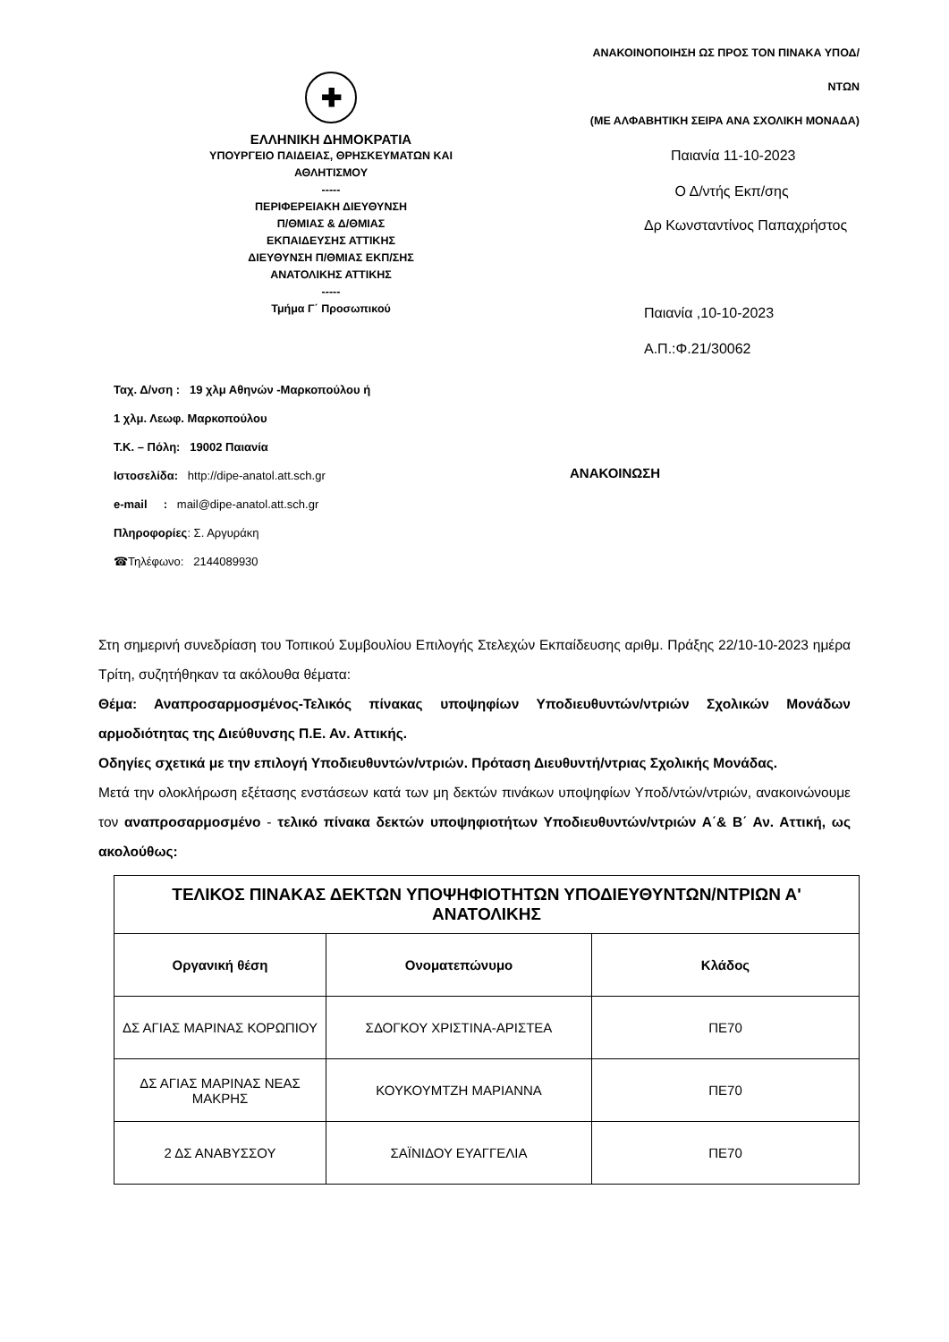✚
ΕΛΛΗΝΙΚΗ ΔΗΜΟΚΡΑΤΙΑ
ΥΠΟΥΡΓΕΙΟ ΠΑΙΔΕΙΑΣ, ΘΡΗΣΚΕΥΜΑΤΩΝ ΚΑΙ
ΑΘΛΗΤΙΣΜΟΥ
-----
ΠΕΡΙΦΕΡΕΙΑΚΗ ΔΙΕΥΘΥΝΣΗ
Π/ΘΜΙΑΣ & Δ/ΘΜΙΑΣ
ΕΚΠΑΙΔΕΥΣΗΣ ΑΤΤΙΚΗΣ
ΔΙΕΥΘΥΝΣΗ Π/ΘΜΙΑΣ ΕΚΠ/ΣΗΣ
ΑΝΑΤΟΛΙΚΗΣ ΑΤΤΙΚΗΣ
-----
Τμήμα Γ΄ Προσωπικού
ΑΝΑΚΟΙΝΟΠΟΙΗΣΗ ΩΣ ΠΡΟΣ ΤΟΝ ΠΙΝΑΚΑ ΥΠΟΔ/ΝΤΩΝ
(ΜΕ ΑΛΦΑΒΗΤΙΚΗ ΣΕΙΡΑ ΑΝΑ ΣΧΟΛΙΚΗ ΜΟΝΑΔΑ)
Παιανία 11-10-2023
Ο Δ/ντής Εκπ/σης
Δρ Κωνσταντίνος Παπαχρήστος
Παιανία ,10-10-2023
Α.Π.:Φ.21/30062
Ταχ. Δ/νση : 19 χλμ Αθηνών -Μαρκοπούλου ή
1 χλμ. Λεωφ. Μαρκοπούλου
Τ.Κ. – Πόλη: 19002 Παιανία
Ιστοσελίδα: http://dipe-anatol.att.sch.gr
e-mail : mail@dipe-anatol.att.sch.gr
Πληροφορίες: Σ. Αργυράκη
☎Τηλέφωνο: 2144089930
ΑΝΑΚΟΙΝΩΣΗ
Στη σημερινή συνεδρίαση του Τοπικού Συμβουλίου Επιλογής Στελεχών Εκπαίδευσης αριθμ. Πράξης 22/10-10-2023 ημέρα Τρίτη, συζητήθηκαν τα ακόλουθα θέματα:
Θέμα: Αναπροσαρμοσμένος-Τελικός πίνακας υποψηφίων Υποδιευθυντών/ντριών Σχολικών Μονάδων αρμοδιότητας της Διεύθυνσης Π.Ε. Αν. Αττικής.
Οδηγίες σχετικά με την επιλογή Υποδιευθυντών/ντριών. Πρόταση Διευθυντή/ντριας Σχολικής Μονάδας.
Μετά την ολοκλήρωση εξέτασης ενστάσεων κατά των μη δεκτών πινάκων υποψηφίων Υποδ/ντών/ντριών, ανακοινώνουμε τον αναπροσαρμοσμένο - τελικό πίνακα δεκτών υποψηφιοτήτων Υποδιευθυντών/ντριών Α΄& Β΄ Αν. Αττική, ως ακολούθως:
| ΤΕΛΙΚΟΣ ΠΙΝΑΚΑΣ ΔΕΚΤΩΝ ΥΠΟΨΗΦΙΟΤΗΤΩΝ ΥΠΟΔΙΕΥΘΥΝΤΩΝ/ΝΤΡΙΩΝ Α' ΑΝΑΤΟΛΙΚΗΣ | | |
| --- | --- | --- |
| Οργανική θέση | Ονοματεπώνυμο | Κλάδος |
| ΔΣ ΑΓΙΑΣ ΜΑΡΙΝΑΣ ΚΟΡΩΠΙΟΥ | ΣΔΟΓΚΟΥ ΧΡΙΣΤΙΝΑ-ΑΡΙΣΤΕΑ | ΠΕ70 |
| ΔΣ ΑΓΙΑΣ ΜΑΡΙΝΑΣ ΝΕΑΣ ΜΑΚΡΗΣ | ΚΟΥΚΟΥΜΤΖΗ ΜΑΡΙΑΝΝΑ | ΠΕ70 |
| 2 ΔΣ ΑΝΑΒΥΣΣΟΥ | ΣΑΪΝΙΔΟΥ ΕΥΑΓΓΕΛΙΑ | ΠΕ70 |